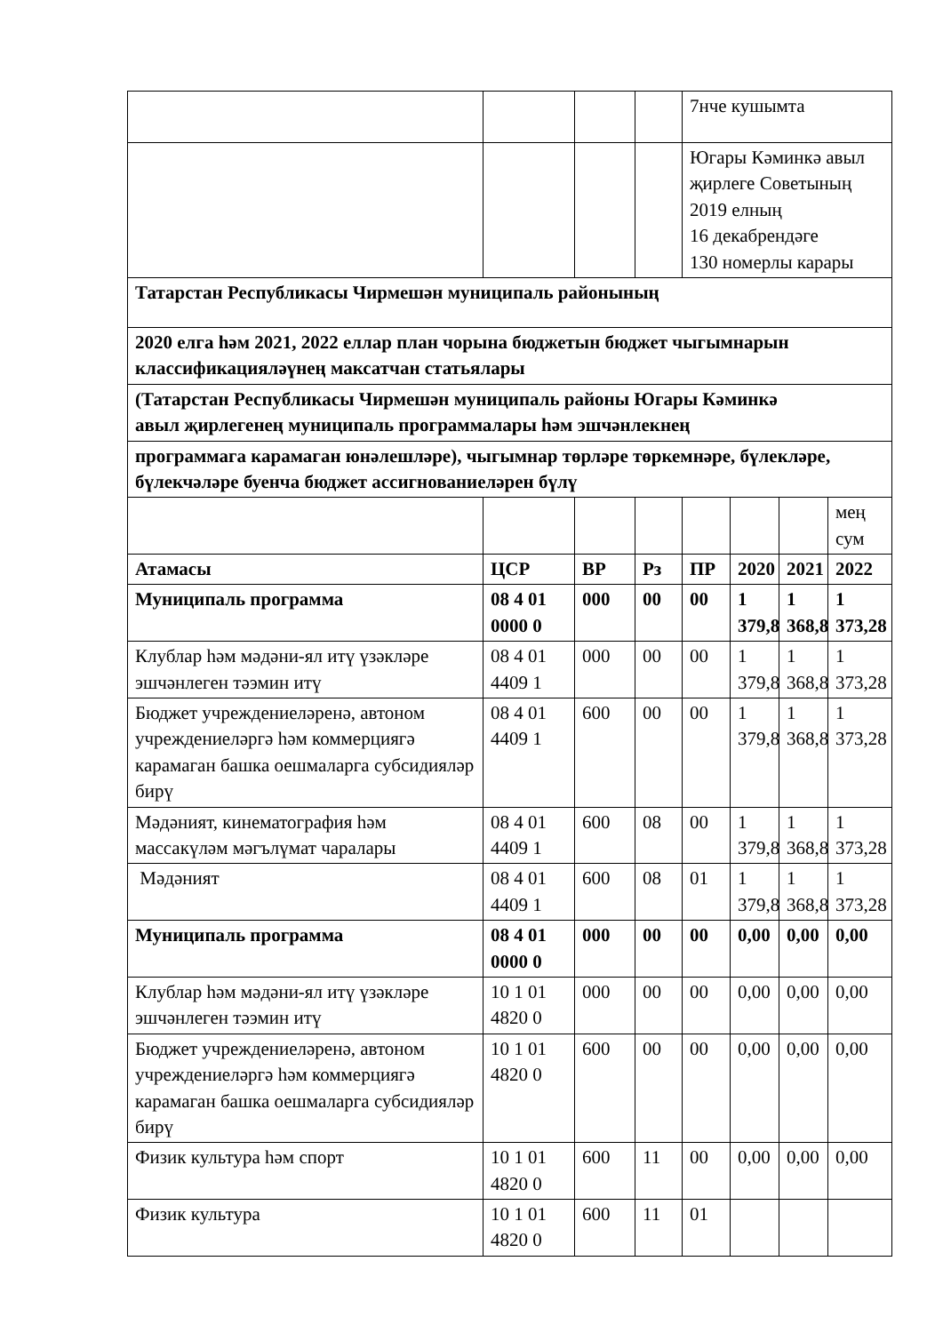| | | | | 7нче кушымта | | | |
| | | | | Югары Кәминкә авыл җирлеге Советының 2019 елның 16 декабрендәге 130 номерлы карары | | | |
| Татарстан Республикасы Чирмешән муниципаль районының | | | | | | | |
| 2020 елга һәм 2021, 2022 еллар план чорына бюджетын бюджет чыгымнарын классификацияләүнең максатчан статьялары | | | | | | | |
| (Татарстан Республикасы Чирмешән муниципаль районы Югары Кәминкә авыл җирлегенең муниципаль программалары һәм эшчәнлекнең | | | | | | | |
| программага карамаган юнәлешләре), чыгымнар төрләре төркемнәре, бүлекләре, бүлекчәләре буенча бюджет ассигнованиеләрен бүлү | | | | | | | |
| | | | | | | | мең сум |
| Атамасы | ЦСР | ВР | Рз | ПР | 2020 | 2021 | 2022 |
| Муниципаль программа | 08 4 01 0000 0 | 000 | 00 | 00 | 1 379,8 | 1 368,8 | 1 373,28 |
| Клублар һәм мәдәни-ял итү үзәкләре эшчәнлеген тәэмин итү | 08 4 01 4409 1 | 000 | 00 | 00 | 1 379,8 | 1 368,8 | 1 373,28 |
| Бюджет учреждениеләренә, автоном учреждениеләргә һәм коммерциягә карамаган башка оешмаларга субсидияләр бирү | 08 4 01 4409 1 | 600 | 00 | 00 | 1 379,8 | 1 368,8 | 1 373,28 |
| Мәдәният, кинематография һәм массакүләм мәгълүмат чаралары | 08 4 01 4409 1 | 600 | 08 | 00 | 1 379,8 | 1 368,8 | 1 373,28 |
| Мәдәният | 08 4 01 4409 1 | 600 | 08 | 01 | 1 379,8 | 1 368,8 | 1 373,28 |
| Муниципаль программа | 08 4 01 0000 0 | 000 | 00 | 00 | 0,00 | 0,00 | 0,00 |
| Клублар һәм мәдәни-ял итү үзәкләре эшчәнлеген тәэмин итү | 10 1 01 4820 0 | 000 | 00 | 00 | 0,00 | 0,00 | 0,00 |
| Бюджет учреждениеләренә, автоном учреждениеләргә һәм коммерциягә карамаган башка оешмаларга субсидияләр бирү | 10 1 01 4820 0 | 600 | 00 | 00 | 0,00 | 0,00 | 0,00 |
| Физик культура һәм спорт | 10 1 01 4820 0 | 600 | 11 | 00 | 0,00 | 0,00 | 0,00 |
| Физик культура | 10 1 01 4820 0 | 600 | 11 | 01 | | | |